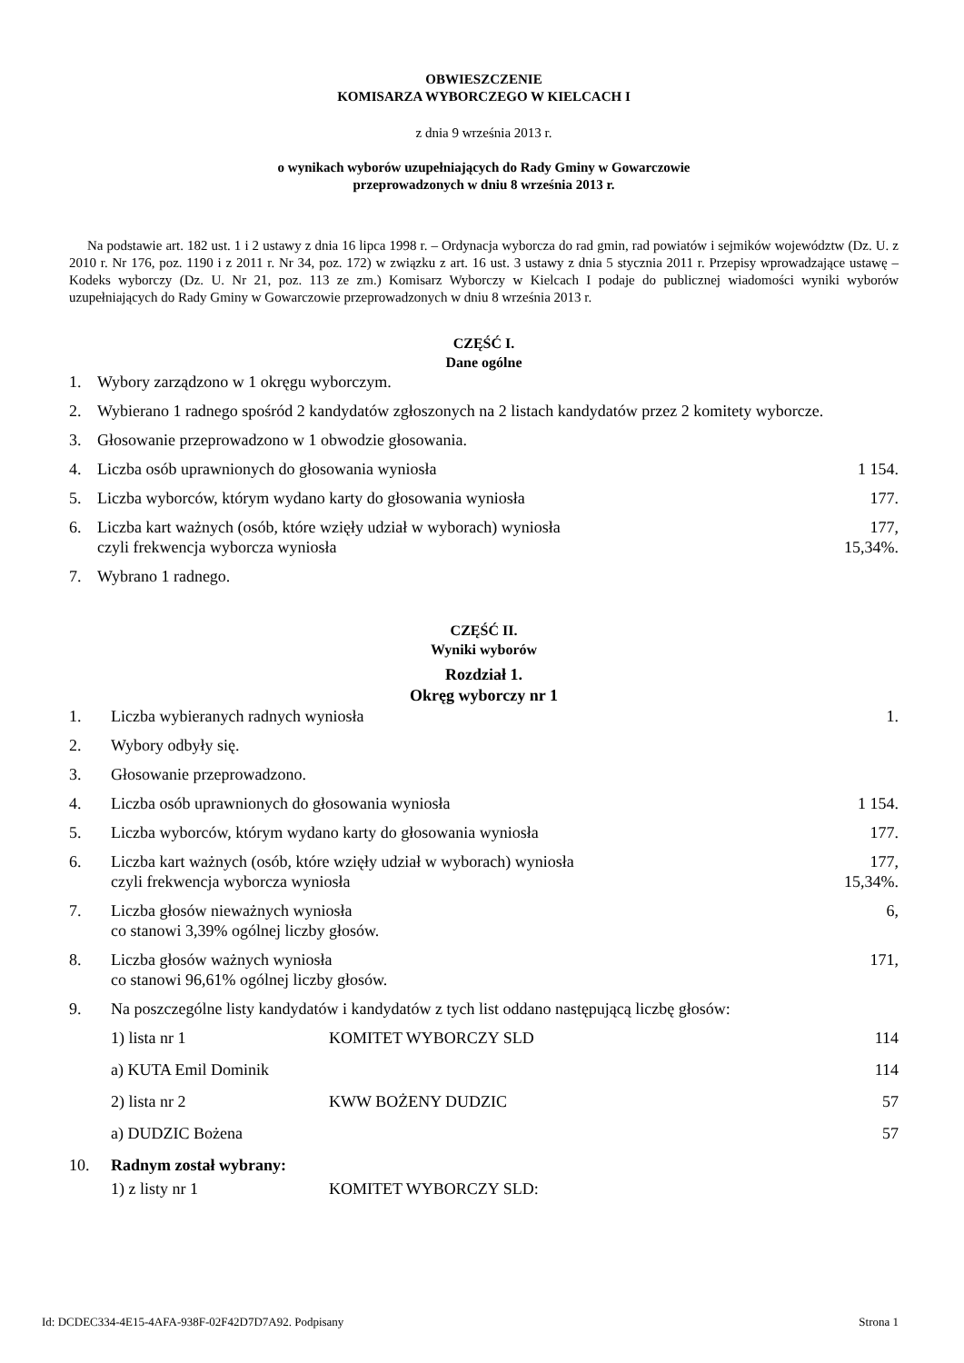OBWIESZCZENIE
KOMISARZA WYBORCZEGO W KIELCACH I
z dnia 9 września 2013 r.
o wynikach wyborów uzupełniających do Rady Gminy w Gowarczowie
przeprowadzonych w dniu 8 września 2013 r.
Na podstawie art. 182 ust. 1 i 2 ustawy z dnia 16 lipca 1998 r. – Ordynacja wyborcza do rad gmin, rad powiatów i sejmików województw (Dz. U. z 2010 r. Nr 176, poz. 1190 i z 2011 r. Nr 34, poz. 172) w związku z art. 16 ust. 3 ustawy z dnia 5 stycznia 2011 r. Przepisy wprowadzające ustawę – Kodeks wyborczy (Dz. U. Nr 21, poz. 113 ze zm.) Komisarz Wyborczy w Kielcach I podaje do publicznej wiadomości wyniki wyborów uzupełniających do Rady Gminy w Gowarczowie przeprowadzonych w dniu 8 września 2013 r.
CZĘŚĆ I.
Dane ogólne
1. Wybory zarządzono w 1 okręgu wyborczym.
2. Wybierano 1 radnego spośród 2 kandydatów zgłoszonych na 2 listach kandydatów przez 2 komitety wyborcze.
3. Głosowanie przeprowadzono w 1 obwodzie głosowania.
4. Liczba osób uprawnionych do głosowania wyniosła 1 154.
5. Liczba wyborców, którym wydano karty do głosowania wyniosła 177.
6. Liczba kart ważnych (osób, które wzięły udział w wyborach) wyniosła
czyli frekwencja wyborcza wyniosła 177,
15,34%.
7. Wybrano 1 radnego.
CZĘŚĆ II.
Wyniki wyborów
Rozdział 1.
Okręg wyborczy nr 1
1. Liczba wybieranych radnych wyniosła 1.
2. Wybory odbyły się.
3. Głosowanie przeprowadzono.
4. Liczba osób uprawnionych do głosowania wyniosła 1 154.
5. Liczba wyborców, którym wydano karty do głosowania wyniosła 177.
6. Liczba kart ważnych (osób, które wzięły udział w wyborach) wyniosła
czyli frekwencja wyborcza wyniosła 177,
15,34%.
7. Liczba głosów nieważnych wyniosła
co stanowi 3,39% ogólnej liczby głosów. 6,
8. Liczba głosów ważnych wyniosła
co stanowi 96,61% ogólnej liczby głosów. 171,
9. Na poszczególne listy kandydatów i kandydatów z tych list oddano następującą liczbę głosów:
1) lista nr 1 KOMITET WYBORCZY SLD 114
a) KUTA Emil Dominik 114
2) lista nr 2 KWW BOŻENY DUDZIC 57
a) DUDZIC Bożena 57
10. Radnym został wybrany:
1) z listy nr 1 KOMITET WYBORCZY SLD:
Id: DCDEC334-4E15-4AFA-938F-02F42D7D7A92. Podpisany Strona 1